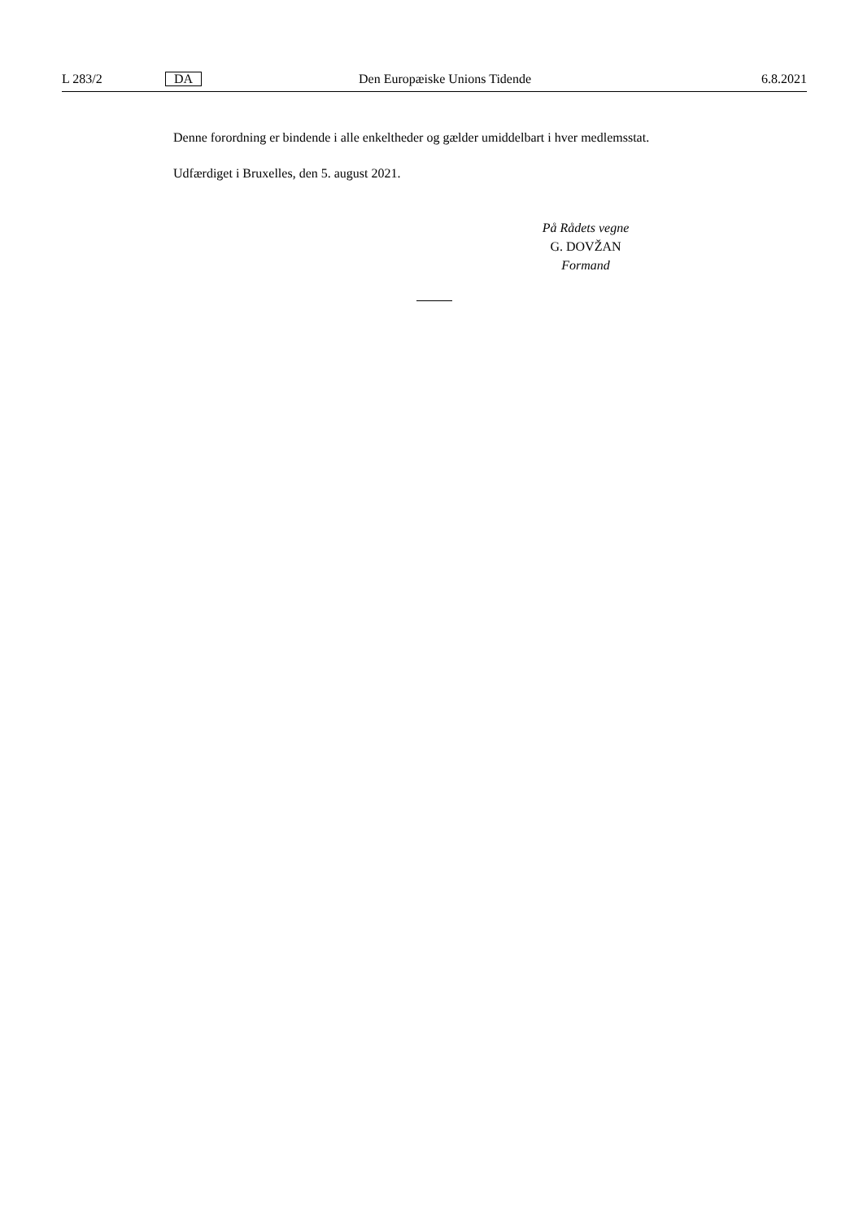L 283/2 DA Den Europæiske Unions Tidende 6.8.2021
Denne forordning er bindende i alle enkeltheder og gælder umiddelbart i hver medlemsstat.
Udfærdiget i Bruxelles, den 5. august 2021.
På Rådets vegne
G. DOVŽAN
Formand